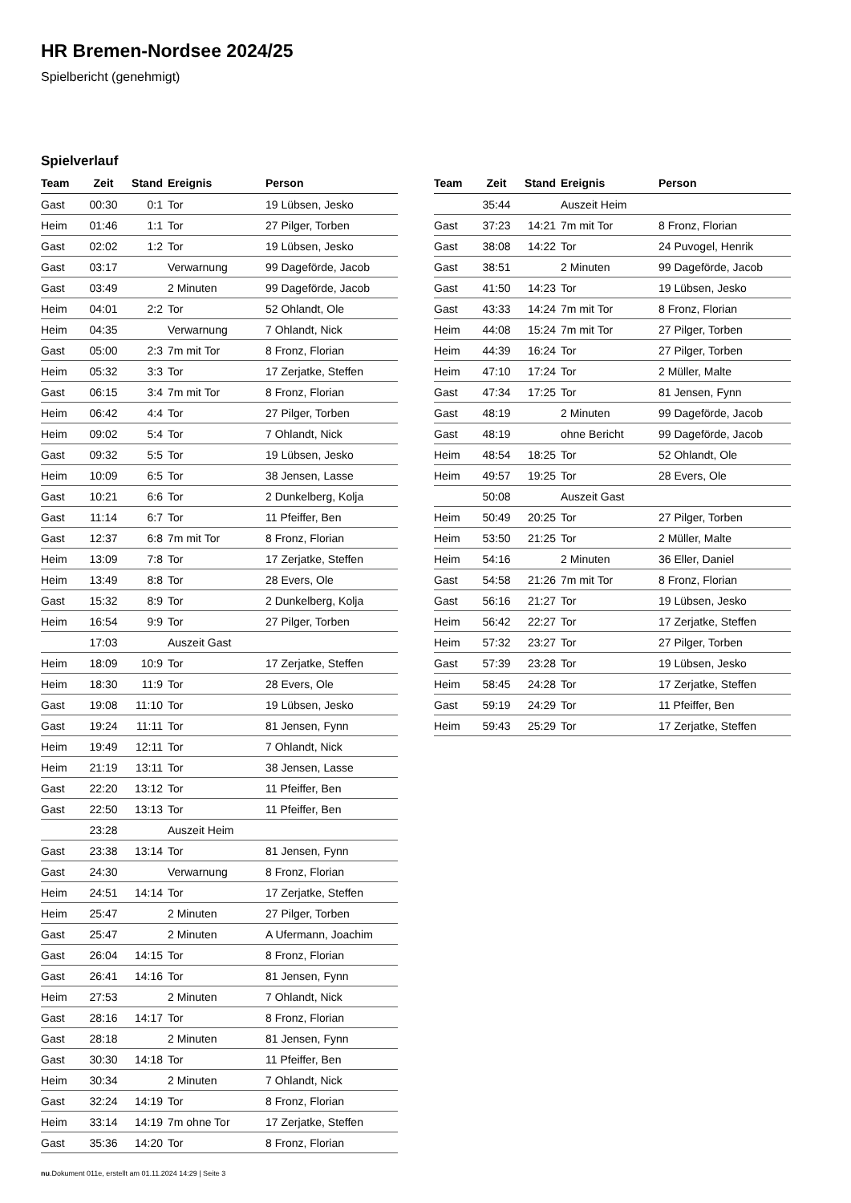HR Bremen-Nordsee 2024/25
Spielbericht (genehmigt)
Spielverlauf
| Team | Zeit | Stand | Ereignis | Person |
| --- | --- | --- | --- | --- |
| Gast | 00:30 | 0:1 | Tor | 19 Lübsen, Jesko |
| Heim | 01:46 | 1:1 | Tor | 27 Pilger, Torben |
| Gast | 02:02 | 1:2 | Tor | 19 Lübsen, Jesko |
| Gast | 03:17 | | Verwarnung | 99 Dageförde, Jacob |
| Gast | 03:49 | | 2 Minuten | 99 Dageförde, Jacob |
| Heim | 04:01 | 2:2 | Tor | 52 Ohlandt, Ole |
| Heim | 04:35 | | Verwarnung | 7 Ohlandt, Nick |
| Gast | 05:00 | 2:3 | 7m mit Tor | 8 Fronz, Florian |
| Heim | 05:32 | 3:3 | Tor | 17 Zerjatke, Steffen |
| Gast | 06:15 | 3:4 | 7m mit Tor | 8 Fronz, Florian |
| Heim | 06:42 | 4:4 | Tor | 27 Pilger, Torben |
| Heim | 09:02 | 5:4 | Tor | 7 Ohlandt, Nick |
| Gast | 09:32 | 5:5 | Tor | 19 Lübsen, Jesko |
| Heim | 10:09 | 6:5 | Tor | 38 Jensen, Lasse |
| Gast | 10:21 | 6:6 | Tor | 2 Dunkelberg, Kolja |
| Gast | 11:14 | 6:7 | Tor | 11 Pfeiffer, Ben |
| Gast | 12:37 | 6:8 | 7m mit Tor | 8 Fronz, Florian |
| Heim | 13:09 | 7:8 | Tor | 17 Zerjatke, Steffen |
| Heim | 13:49 | 8:8 | Tor | 28 Evers, Ole |
| Gast | 15:32 | 8:9 | Tor | 2 Dunkelberg, Kolja |
| Heim | 16:54 | 9:9 | Tor | 27 Pilger, Torben |
| | 17:03 | | Auszeit Gast | |
| Heim | 18:09 | 10:9 | Tor | 17 Zerjatke, Steffen |
| Heim | 18:30 | 11:9 | Tor | 28 Evers, Ole |
| Gast | 19:08 | 11:10 | Tor | 19 Lübsen, Jesko |
| Gast | 19:24 | 11:11 | Tor | 81 Jensen, Fynn |
| Heim | 19:49 | 12:11 | Tor | 7 Ohlandt, Nick |
| Heim | 21:19 | 13:11 | Tor | 38 Jensen, Lasse |
| Gast | 22:20 | 13:12 | Tor | 11 Pfeiffer, Ben |
| Gast | 22:50 | 13:13 | Tor | 11 Pfeiffer, Ben |
| | 23:28 | | Auszeit Heim | |
| Gast | 23:38 | 13:14 | Tor | 81 Jensen, Fynn |
| Gast | 24:30 | | Verwarnung | 8 Fronz, Florian |
| Heim | 24:51 | 14:14 | Tor | 17 Zerjatke, Steffen |
| Heim | 25:47 | | 2 Minuten | 27 Pilger, Torben |
| Gast | 25:47 | | 2 Minuten | A Ufermann, Joachim |
| Gast | 26:04 | 14:15 | Tor | 8 Fronz, Florian |
| Gast | 26:41 | 14:16 | Tor | 81 Jensen, Fynn |
| Heim | 27:53 | | 2 Minuten | 7 Ohlandt, Nick |
| Gast | 28:16 | 14:17 | Tor | 8 Fronz, Florian |
| Gast | 28:18 | | 2 Minuten | 81 Jensen, Fynn |
| Gast | 30:30 | 14:18 | Tor | 11 Pfeiffer, Ben |
| Heim | 30:34 | | 2 Minuten | 7 Ohlandt, Nick |
| Gast | 32:24 | 14:19 | Tor | 8 Fronz, Florian |
| Heim | 33:14 | 14:19 | 7m ohne Tor | 17 Zerjatke, Steffen |
| Gast | 35:36 | 14:20 | Tor | 8 Fronz, Florian |
| Team | Zeit | Stand | Ereignis | Person |
| --- | --- | --- | --- | --- |
| | 35:44 | | Auszeit Heim | |
| Gast | 37:23 | 14:21 | 7m mit Tor | 8 Fronz, Florian |
| Gast | 38:08 | 14:22 | Tor | 24 Puvogel, Henrik |
| Gast | 38:51 | | 2 Minuten | 99 Dageförde, Jacob |
| Gast | 41:50 | 14:23 | Tor | 19 Lübsen, Jesko |
| Gast | 43:33 | 14:24 | 7m mit Tor | 8 Fronz, Florian |
| Heim | 44:08 | 15:24 | 7m mit Tor | 27 Pilger, Torben |
| Heim | 44:39 | 16:24 | Tor | 27 Pilger, Torben |
| Heim | 47:10 | 17:24 | Tor | 2 Müller, Malte |
| Gast | 47:34 | 17:25 | Tor | 81 Jensen, Fynn |
| Gast | 48:19 | | 2 Minuten | 99 Dageförde, Jacob |
| Gast | 48:19 | | ohne Bericht | 99 Dageförde, Jacob |
| Heim | 48:54 | 18:25 | Tor | 52 Ohlandt, Ole |
| Heim | 49:57 | 19:25 | Tor | 28 Evers, Ole |
| | 50:08 | | Auszeit Gast | |
| Heim | 50:49 | 20:25 | Tor | 27 Pilger, Torben |
| Heim | 53:50 | 21:25 | Tor | 2 Müller, Malte |
| Heim | 54:16 | | 2 Minuten | 36 Eller, Daniel |
| Gast | 54:58 | 21:26 | 7m mit Tor | 8 Fronz, Florian |
| Gast | 56:16 | 21:27 | Tor | 19 Lübsen, Jesko |
| Heim | 56:42 | 22:27 | Tor | 17 Zerjatke, Steffen |
| Heim | 57:32 | 23:27 | Tor | 27 Pilger, Torben |
| Gast | 57:39 | 23:28 | Tor | 19 Lübsen, Jesko |
| Heim | 58:45 | 24:28 | Tor | 17 Zerjatke, Steffen |
| Gast | 59:19 | 24:29 | Tor | 11 Pfeiffer, Ben |
| Heim | 59:43 | 25:29 | Tor | 17 Zerjatke, Steffen |
nu.Dokument 011e, erstellt am 01.11.2024 14:29 | Seite 3